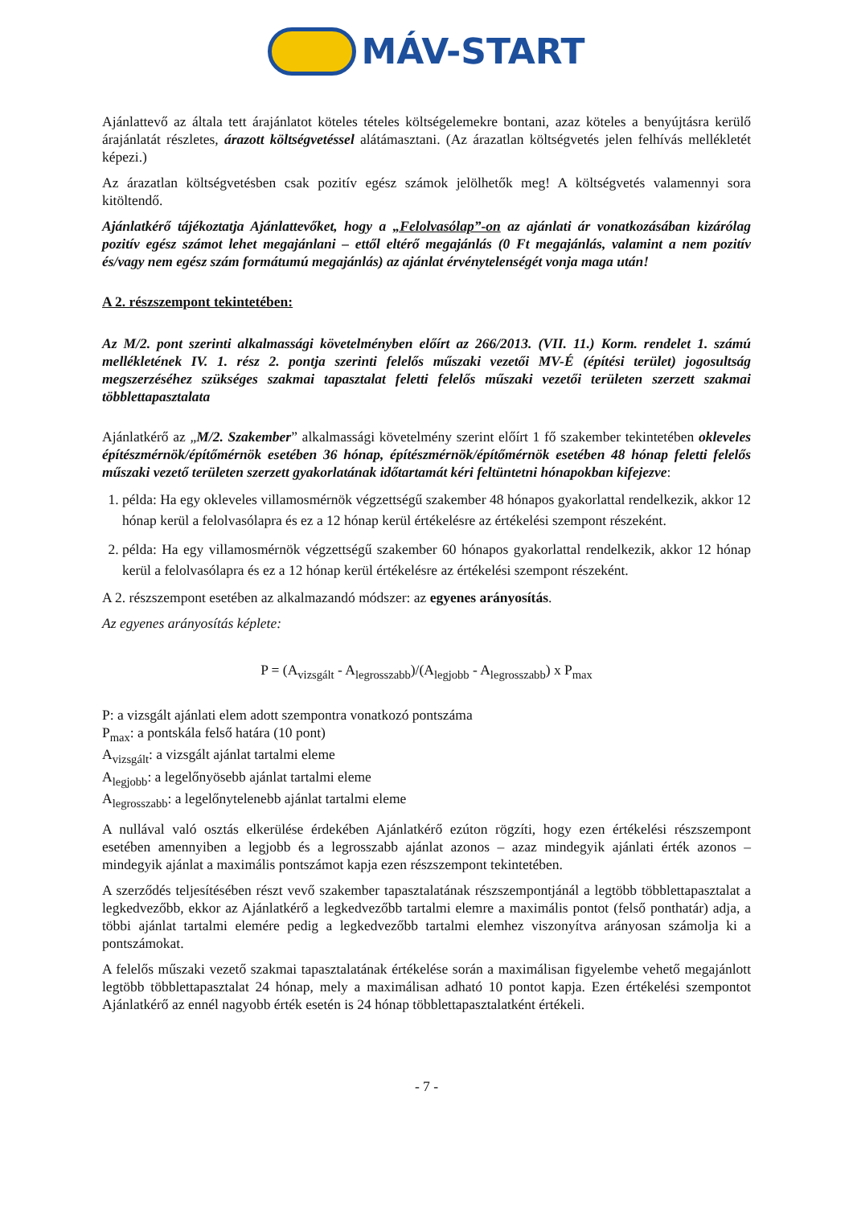MÁV-START
Ajánlattevő az általa tett árajánlatot köteles tételes költségelemekre bontani, azaz köteles a benyújtásra kerülő árajánlatát részletes, árazott költségvetéssel alátámasztani. (Az árazatlan költségvetés jelen felhívás mellékletét képezi.)
Az árazatlan költségvetésben csak pozitív egész számok jelölhetők meg! A költségvetés valamennyi sora kitöltendő.
Ajánlatkérő tájékoztatja Ajánlattevőket, hogy a „Felolvasólap”-on az ajánlati ár vonatkozásában kizárólag pozitív egész számot lehet megajánlani – ettől eltérő megajánlás (0 Ft megajánlás, valamint a nem pozitív és/vagy nem egész szám formátumú megajánlás) az ajánlat érvénytelenségét vonja maga után!
A 2. részszempont tekintetében:
Az M/2. pont szerinti alkalmassági követelményben előírt az 266/2013. (VII. 11.) Korm. rendelet 1. számú mellékletének IV. 1. rész 2. pontja szerinti felelős műszaki vezetői MV-É (építési terület) jogosultság megszerzéséhez szükséges szakmai tapasztalat feletti felelős műszaki vezetői területen szerzett szakmai többlettapasztalata
Ajánlatkérő az „M/2. Szakember” alkalmassági követelmény szerint előírt 1 fő szakember tekintetében okleveles építészmérnök/építőmérnök esetében 36 hónap, építészmérnök/építőmérnök esetében 48 hónap feletti felelős műszaki vezető területen szerzett gyakorlatának időtartamát kéri feltüntetni hónapokban kifejezve:
1. példa: Ha egy okleveles villamosmérnök végzettségű szakember 48 hónapos gyakorlattal rendelkezik, akkor 12 hónap kerül a felolvasólapra és ez a 12 hónap kerül értékelésre az értékelési szempont részeként.
2. példa: Ha egy villamosmérnök végzettségű szakember 60 hónapos gyakorlattal rendelkezik, akkor 12 hónap kerül a felolvasólapra és ez a 12 hónap kerül értékelésre az értékelési szempont részeként.
A 2. részszempont esetében az alkalmazandó módszer: az egyenes arányosítás.
Az egyenes arányosítás képlete:
P = (A<sub>vizsgált</sub> - A<sub>legrosszabb</sub>)/(A<sub>legjobb</sub> - A<sub>legrosszabb</sub>) x P<sub>max</sub>
P: a vizsgált ajánlati elem adott szempontra vonatkozó pontszáma
P<sub>max</sub>: a pontskála felső határa (10 pont)
A<sub>vizsgált</sub>: a vizsgált ajánlat tartalmi eleme
A<sub>legjobb</sub>: a legelőnyösebb ajánlat tartalmi eleme
A<sub>legrosszabb</sub>: a legelőnytelenebb ajánlat tartalmi eleme
A nullával való osztás elkerülése érdekében Ajánlatkérő ezúton rögzíti, hogy ezen értékelési részszempont esetében amennyiben a legjobb és a legrosszabb ajánlat azonos – azaz mindegyik ajánlati érték azonos – mindegyik ajánlat a maximális pontszámot kapja ezen részszempont tekintetében.
A szerződés teljesítésében részt vevő szakember tapasztalatának részszempontjánál a legtöbb többlettapasztalat a legkedvezőbb, ekkor az Ajánlatkérő a legkedvezőbb tartalmi elemre a maximális pontot (felső ponthatár) adja, a többi ajánlat tartalmi elemére pedig a legkedvezőbb tartalmi elemhez viszonyítva arányosan számolja ki a pontszámokat.
A felelős műszaki vezető szakmai tapasztalatának értékelése során a maximálisan figyelembe vehető megajánlott legtöbb többlettapasztalat 24 hónap, mely a maximálisan adható 10 pontot kapja. Ezen értékelési szempontot Ajánlatkérő az ennél nagyobb érték esetén is 24 hónap többlettapasztalatként értékeli.
- 7 -